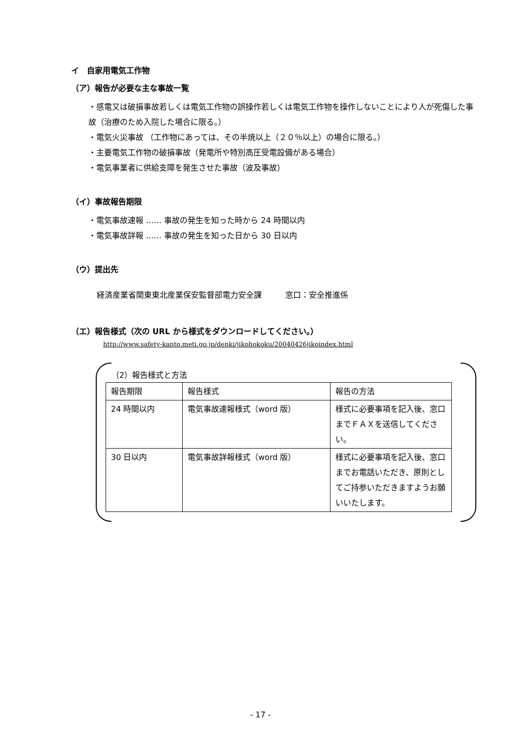イ　自家用電気工作物
（ア）報告が必要な主な事故一覧
・感電又は破損事故若しくは電気工作物の誤操作若しくは電気工作物を操作しないことにより人が死傷した事故（治療のため入院した場合に限る。）
・電気火災事故 （工作物にあっては、その半焼以上（２０％以上）の場合に限る。）
・主要電気工作物の破損事故（発電所や特別高圧受電設備がある場合）
・電気事業者に供給支障を発生させた事故（波及事故）
（イ）事故報告期限
・電気事故速報 …… 事故の発生を知った時から 24 時間以内
・電気事故詳報 …… 事故の発生を知った日から 30 日以内
（ウ）提出先
経済産業省関東東北産業保安監督部電力安全課　　　窓口：安全推進係
（エ）報告様式（次の URL から様式をダウンロードしてください。）
http://www.safety-kanto.meti.go.jp/denki/jikohokoku/20040426jikoindex.html
（2）報告様式と方法
| 報告期限 | 報告様式 | 報告の方法 |
| 24 時間以内 | 電気事故速報様式（word 版） | 様式に必要事項を記入後、窓口までＦＡＸを送信してください。 |
| 30 日以内 | 電気事故詳報様式（word 版） | 様式に必要事項を記入後、窓口までお電話いただき、原則としてご持参いただきますようお願いいたします。 |
- 17 -